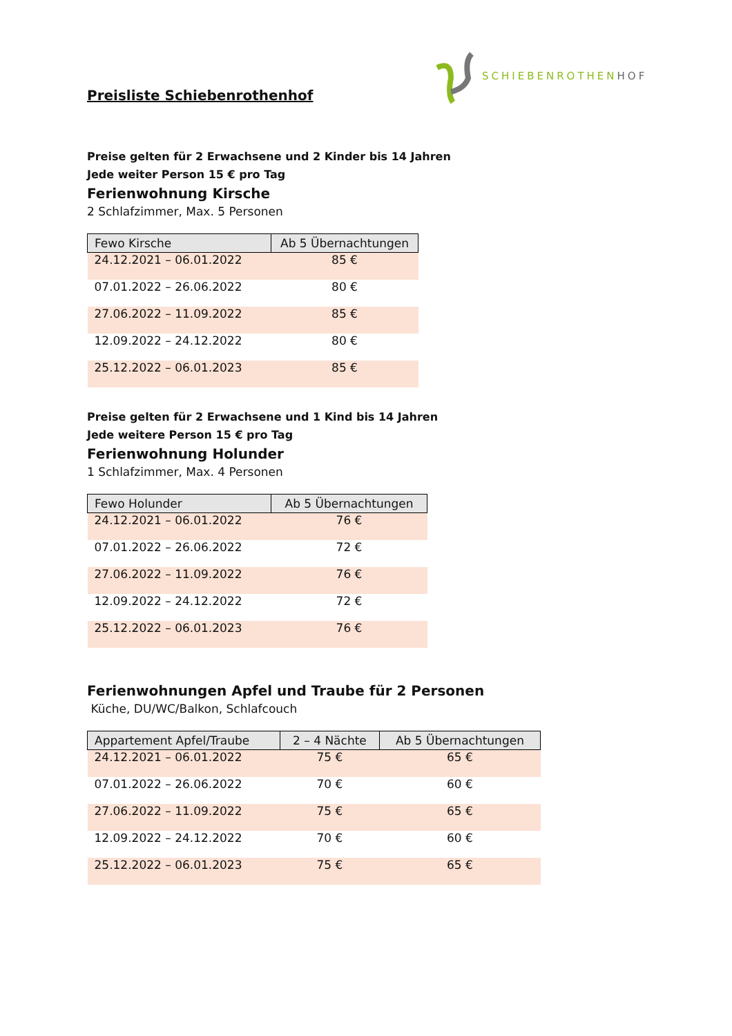SCHIEBENROTHENHOF
Preisliste Schiebenrothenhof
Preise gelten für 2 Erwachsene und 2 Kinder bis 14 Jahren
Jede weiter Person 15 € pro Tag
Ferienwohnung Kirsche
2 Schlafzimmer, Max. 5 Personen
| Fewo Kirsche | Ab 5 Übernachtungen |
| --- | --- |
| 24.12.2021 – 06.01.2022 | 85 € |
| 07.01.2022 – 26.06.2022 | 80 € |
| 27.06.2022 – 11.09.2022 | 85 € |
| 12.09.2022 – 24.12.2022 | 80 € |
| 25.12.2022 – 06.01.2023 | 85 € |
Preise gelten für 2 Erwachsene und 1 Kind bis 14 Jahren
Jede weitere Person 15 € pro Tag
Ferienwohnung Holunder
1 Schlafzimmer, Max. 4 Personen
| Fewo Holunder | Ab 5 Übernachtungen |
| --- | --- |
| 24.12.2021 – 06.01.2022 | 76 € |
| 07.01.2022 – 26.06.2022 | 72 € |
| 27.06.2022 – 11.09.2022 | 76 € |
| 12.09.2022 – 24.12.2022 | 72 € |
| 25.12.2022 – 06.01.2023 | 76 € |
Ferienwohnungen Apfel und Traube für 2 Personen
Küche, DU/WC/Balkon, Schlafcouch
| Appartement Apfel/Traube | 2 – 4 Nächte | Ab 5 Übernachtungen |
| --- | --- | --- |
| 24.12.2021 – 06.01.2022 | 75 € | 65 € |
| 07.01.2022 – 26.06.2022 | 70 € | 60 € |
| 27.06.2022 – 11.09.2022 | 75 € | 65 € |
| 12.09.2022 – 24.12.2022 | 70 € | 60 € |
| 25.12.2022 – 06.01.2023 | 75 € | 65 € |